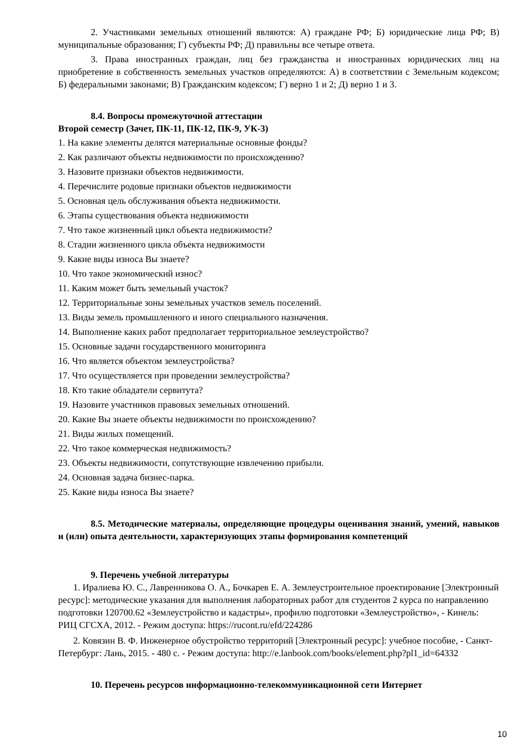2. Участниками земельных отношений являются: А) граждане РФ; Б) юридические лица РФ; В) муниципальные образования; Г) субъекты РФ; Д) правильны все четыре ответа.
3. Права иностранных граждан, лиц без гражданства и иностранных юридических лиц на приобретение в собственность земельных участков определяются: А) в соответствии с Земельным кодексом; Б) федеральными законами; В) Гражданским кодексом; Г) верно 1 и 2; Д) верно 1 и 3.
8.4. Вопросы промежуточной аттестации
Второй семестр (Зачет, ПК-11, ПК-12, ПК-9, УК-3)
1. На какие элементы делятся материальные основные фонды?
2. Как различают объекты недвижимости по происхождению?
3. Назовите признаки объектов недвижимости.
4. Перечислите родовые признаки объектов недвижимости
5. Основная цель обслуживания объекта недвижимости.
6. Этапы существования объекта недвижимости
7. Что такое жизненный цикл объекта недвижимости?
8. Стадии жизненного цикла объекта недвижимости
9. Какие виды износа Вы знаете?
10. Что такое экономический износ?
11. Каким может быть земельный участок?
12. Территориальные зоны земельных участков земель поселений.
13. Виды земель промышленного и иного специального назначения.
14. Выполнение каких работ предполагает территориальное землеустройство?
15. Основные задачи государственного мониторинга
16. Что является объектом землеустройства?
17. Что осуществляется при проведении землеустройства?
18. Кто такие обладатели сервитута?
19. Назовите участников правовых земельных отношений.
20. Какие Вы знаете объекты недвижимости по происхождению?
21. Виды жилых помещений.
22. Что такое коммерческая недвижимость?
23. Объекты недвижимости, сопутствующие извлечению прибыли.
24. Основная задача бизнес-парка.
25. Какие виды износа Вы знаете?
8.5. Методические материалы, определяющие процедуры оценивания знаний, умений, навыков и (или) опыта деятельности, характеризующих этапы формирования компетенций
9. Перечень учебной литературы
1. Иралиева Ю. С., Лавренникова О. А., Бочкарев Е. А. Землеустроительное проектирование [Электронный ресурс]: методические указания для выполнения лабораторных работ для студентов 2 курса по направлению подготовки 120700.62 «Землеустройство и кадастры», профилю подготовки «Землеустройство», - Кинель: РИЦ СГСХА, 2012. - Режим доступа: https://rucont.ru/efd/224286
2. Ковязин В. Ф. Инженерное обустройство территорий [Электронный ресурс]: учебное пособие, - Санкт-Петербург: Лань, 2015. - 480 с. - Режим доступа: http://e.lanbook.com/books/element.php?pl1_id=64332
10. Перечень ресурсов информационно-телекоммуникационной сети Интернет
10